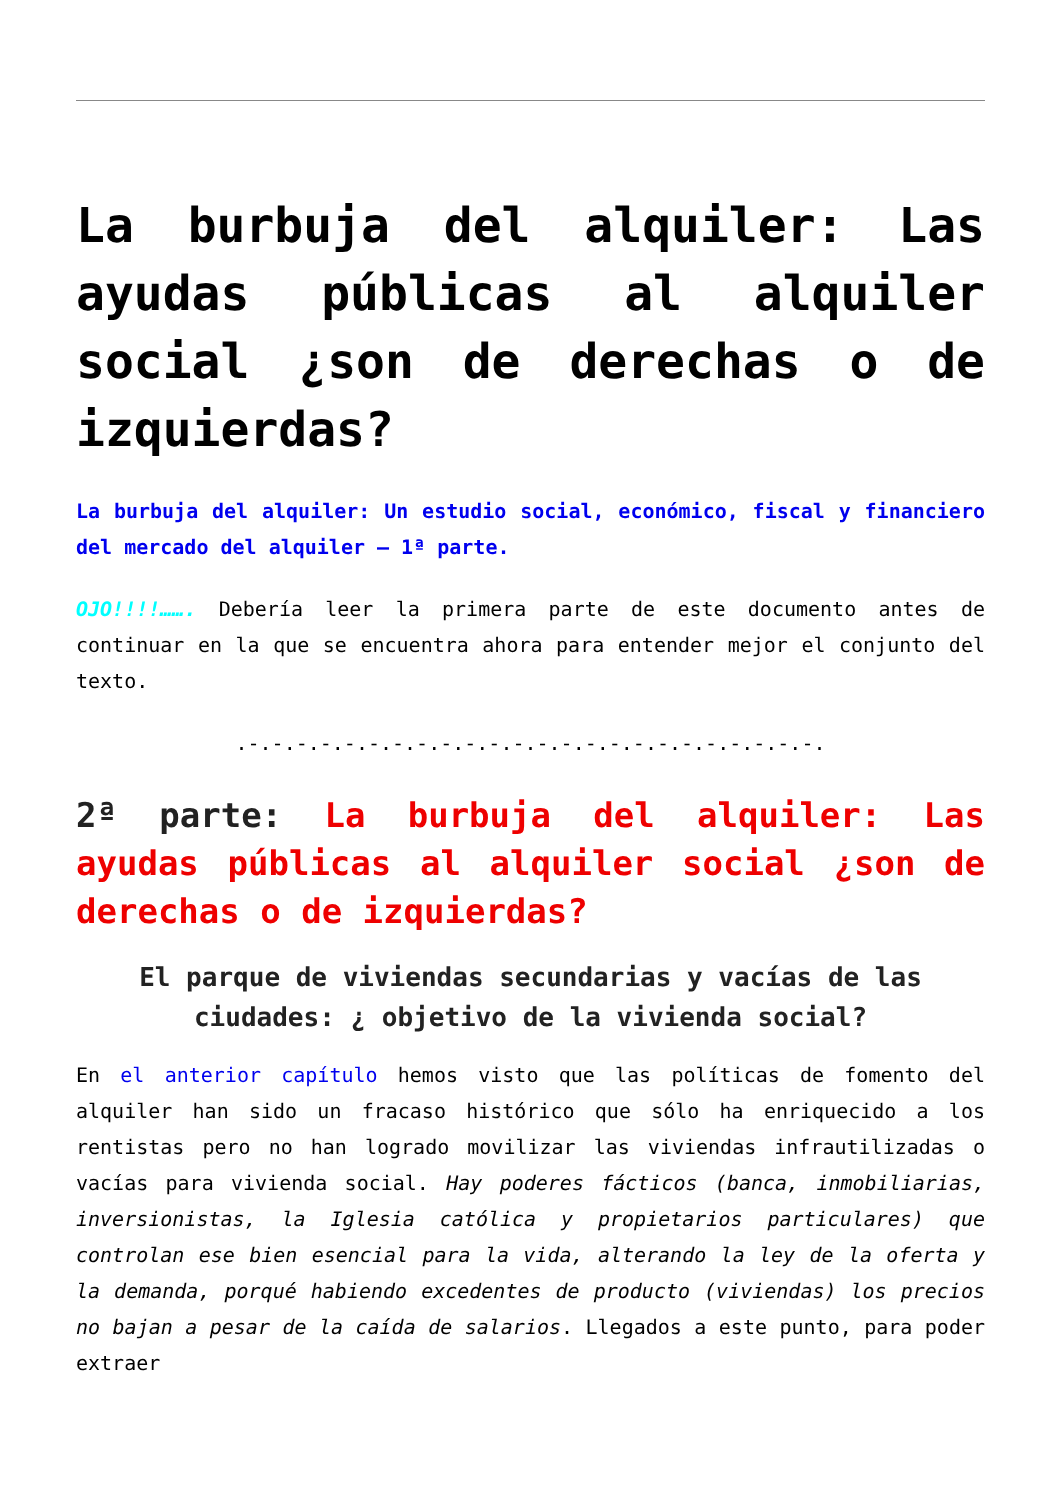La burbuja del alquiler: Las ayudas públicas al alquiler social ¿son de derechas o de izquierdas?
La burbuja del alquiler: Un estudio social, económico, fiscal y financiero del mercado del alquiler – 1ª parte.
OJO!!!!……. Debería leer la primera parte de este documento antes de continuar en la que se encuentra ahora para entender mejor el conjunto del texto.
.-.-.-.-.-.-.-.-.-.-.-.-.-.-.-.-.-.-.-.-.-.-.-.-.
2ª parte: La burbuja del alquiler: Las ayudas públicas al alquiler social ¿son de derechas o de izquierdas?
El parque de viviendas secundarias y vacías de las ciudades: ¿ objetivo de la vivienda social?
En el anterior capítulo hemos visto que las políticas de fomento del alquiler han sido un fracaso histórico que sólo ha enriquecido a los rentistas pero no han logrado movilizar las viviendas infrautilizadas o vacías para vivienda social. Hay poderes fácticos (banca, inmobiliarias, inversionistas, la Iglesia católica y propietarios particulares) que controlan ese bien esencial para la vida, alterando la ley de la oferta y la demanda, porqué habiendo excedentes de producto (viviendas) los precios no bajan a pesar de la caída de salarios. Llegados a este punto, para poder extraer